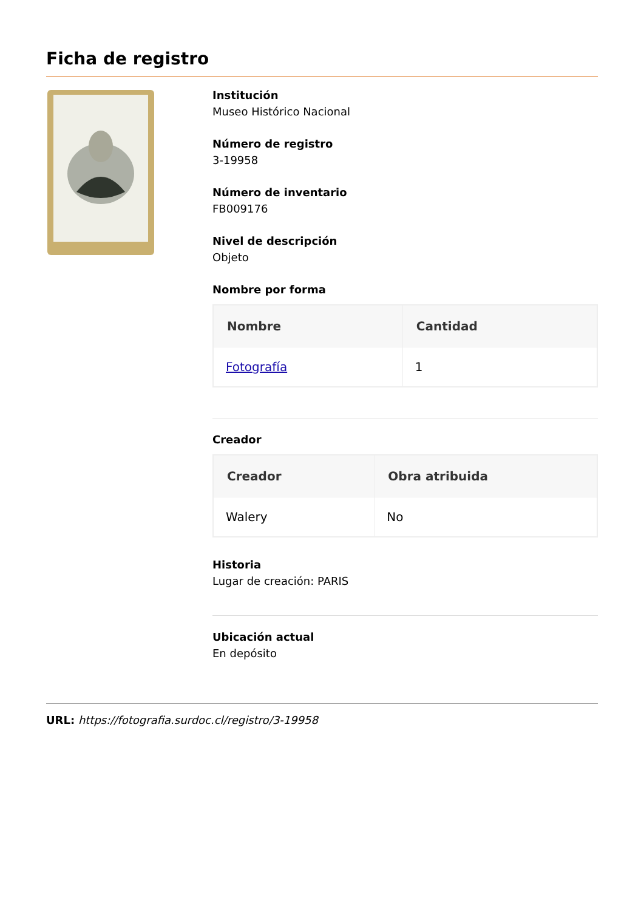Ficha de registro
Institución
Museo Histórico Nacional
Número de registro
3-19958
Número de inventario
FB009176
Nivel de descripción
Objeto
Nombre por forma
| Nombre | Cantidad |
| --- | --- |
| Fotografía | 1 |
Creador
| Creador | Obra atribuida |
| --- | --- |
| Walery | No |
Historia
Lugar de creación: PARIS
Ubicación actual
En depósito
URL: https://fotografia.surdoc.cl/registro/3-19958